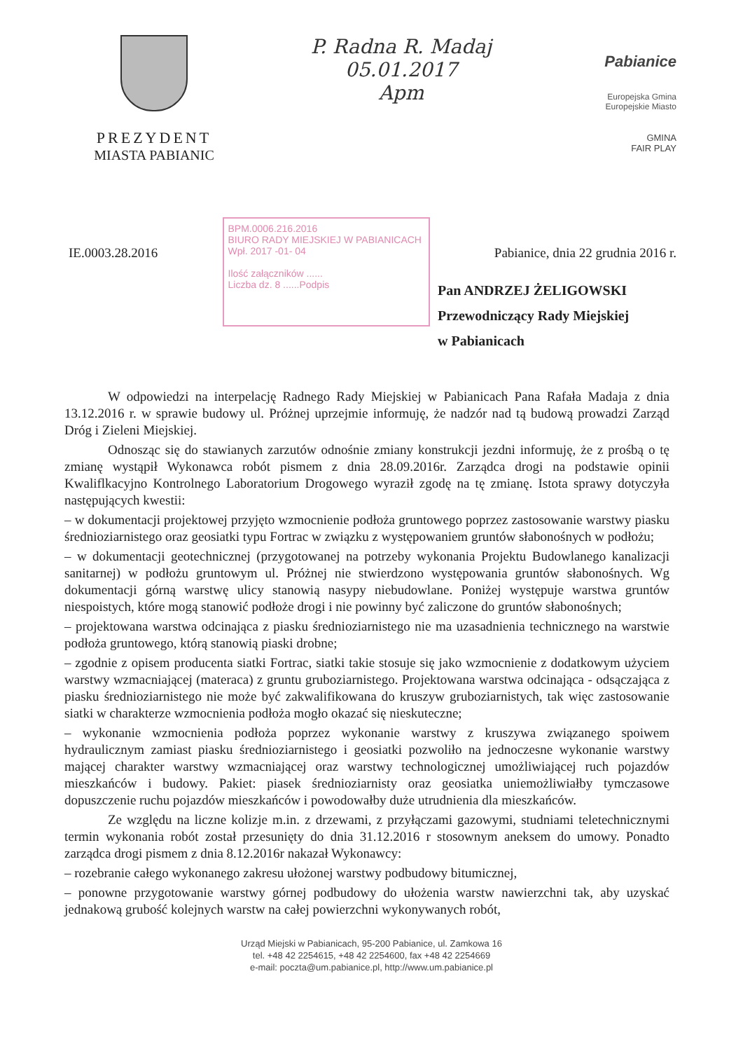PREZYDENT
MIASTA PABIANIC
P. Radna R. Madaj
05.01.2017
Apm
Pabianice
Europejska Gmina
Europejskie Miasto
GMINA
FAIR PLAY
IE.0003.28.2016
BPM.0006.216.2016
BIURO RADY MIEJSKIEJ W PABIANICACH
Wpł. 2017 -01- 04
Ilość załączników ......
Liczba dz. 8 ......Podpis
Pabianice, dnia 22 grudnia 2016 r.
Pan ANDRZEJ ŻELIGOWSKI
Przewodniczący Rady Miejskiej
w Pabianicach
W odpowiedzi na interpelację Radnego Rady Miejskiej w Pabianicach Pana Rafała Madaja z dnia 13.12.2016 r. w sprawie budowy ul. Próżnej uprzejmie informuję, że nadzór nad tą budową prowadzi Zarząd Dróg i Zieleni Miejskiej.
Odnosząc się do stawianych zarzutów odnośnie zmiany konstrukcji jezdni informuję, że z prośbą o tę zmianę wystąpił Wykonawca robót pismem z dnia 28.09.2016r. Zarządca drogi na podstawie opinii Kwaliflkacyjno Kontrolnego Laboratorium Drogowego wyraził zgodę na tę zmianę. Istota sprawy dotyczyła następujących kwestii:
– w dokumentacji projektowej przyjęto wzmocnienie podłoża gruntowego poprzez zastosowanie warstwy piasku średnioziarnistego oraz geosiatki typu Fortrac w związku z występowaniem gruntów słabonośnych w podłożu;
– w dokumentacji geotechnicznej (przygotowanej na potrzeby wykonania Projektu Budowlanego kanalizacji sanitarnej) w podłożu gruntowym ul. Próżnej nie stwierdzono występowania gruntów słabonośnych. Wg dokumentacji górną warstwę ulicy stanowią nasypy niebudowlane. Poniżej występuje warstwa gruntów niespoistych, które mogą stanowić podłoże drogi i nie powinny być zaliczone do gruntów słabonośnych;
– projektowana warstwa odcinająca z piasku średnioziarnistego nie ma uzasadnienia technicznego na warstwie podłoża gruntowego, którą stanowią piaski drobne;
– zgodnie z opisem producenta siatki Fortrac, siatki takie stosuje się jako wzmocnienie z dodatkowym użyciem warstwy wzmacniającej (materaca) z gruntu gruboziarnistego. Projektowana warstwa odcinająca - odsączająca z piasku średnioziarnistego nie może być zakwalifikowana do kruszyw gruboziarnistych, tak więc zastosowanie siatki w charakterze wzmocnienia podłoża mogło okazać się nieskuteczne;
– wykonanie wzmocnienia podłoża poprzez wykonanie warstwy z kruszywa związanego spoiwem hydraulicznym zamiast piasku średnioziarnistego i geosiatki pozwoliło na jednoczesne wykonanie warstwy mającej charakter warstwy wzmacniającej oraz warstwy technologicznej umożliwiającej ruch pojazdów mieszkańców i budowy. Pakiet: piasek średnioziarnisty oraz geosiatka uniemożliwiałby tymczasowe dopuszczenie ruchu pojazdów mieszkańców i powodowałby duże utrudnienia dla mieszkańców.
Ze względu na liczne kolizje m.in. z drzewami, z przyłączami gazowymi, studniami teletechnicznymi termin wykonania robót został przesunięty do dnia 31.12.2016 r stosownym aneksem do umowy. Ponadto zarządca drogi pismem z dnia 8.12.2016r nakazał Wykonawcy:
– rozebranie całego wykonanego zakresu ułożonej warstwy podbudowy bitumicznej,
– ponowne przygotowanie warstwy górnej podbudowy do ułożenia warstw nawierzchni tak, aby uzyskać jednakową grubość kolejnych warstw na całej powierzchni wykonywanych robót,
Urząd Miejski w Pabianicach, 95-200 Pabianice, ul. Zamkowa 16
tel. +48 42 2254615, +48 42 2254600, fax +48 42 2254669
e-mail: poczta@um.pabianice.pl, http://www.um.pabianice.pl